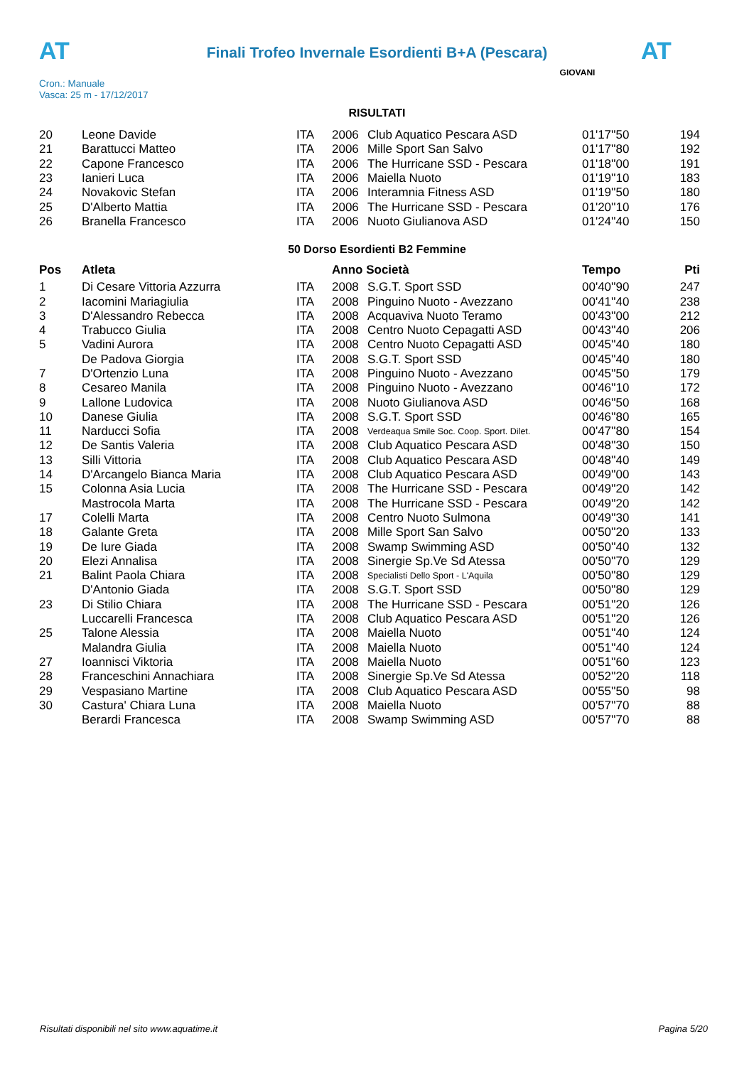AT AT
Finali Trofeo Invernale Esordienti B+A (Pescara)
Cron.: Manuale
Vasca: 25 m - 17/12/2017
GIOVANI
RISULTATI
| 20 | Leone Davide | ITA | 2006 | Club Aquatico Pescara ASD | 01'17''50 | 194 |
| 21 | Barattucci Matteo | ITA | 2006 | Mille Sport San Salvo | 01'17''80 | 192 |
| 22 | Capone Francesco | ITA | 2006 | The Hurricane SSD - Pescara | 01'18''00 | 191 |
| 23 | Ianieri Luca | ITA | 2006 | Maiella Nuoto | 01'19''10 | 183 |
| 24 | Novakovic Stefan | ITA | 2006 | Interamnia Fitness ASD | 01'19''50 | 180 |
| 25 | D'Alberto Mattia | ITA | 2006 | The Hurricane SSD - Pescara | 01'20''10 | 176 |
| 26 | Branella Francesco | ITA | 2006 | Nuoto Giulianova ASD | 01'24''40 | 150 |
50 Dorso Esordienti B2 Femmine
| Pos | Atleta | | Anno Società | | Tempo | Pti |
| --- | --- | --- | --- | --- | --- | --- |
| 1 | Di Cesare Vittoria Azzurra | ITA | 2008 | S.G.T. Sport SSD | 00'40''90 | 247 |
| 2 | Iacomini Mariagiulia | ITA | 2008 | Pinguino Nuoto - Avezzano | 00'41''40 | 238 |
| 3 | D'Alessandro Rebecca | ITA | 2008 | Acquaviva Nuoto Teramo | 00'43''00 | 212 |
| 4 | Trabucco Giulia | ITA | 2008 | Centro Nuoto Cepagatti ASD | 00'43''40 | 206 |
| 5 | Vadini Aurora | ITA | 2008 | Centro Nuoto Cepagatti ASD | 00'45''40 | 180 |
| | De Padova Giorgia | ITA | 2008 | S.G.T. Sport SSD | 00'45''40 | 180 |
| 7 | D'Ortenzio Luna | ITA | 2008 | Pinguino Nuoto - Avezzano | 00'45''50 | 179 |
| 8 | Cesareo Manila | ITA | 2008 | Pinguino Nuoto - Avezzano | 00'46''10 | 172 |
| 9 | Lallone Ludovica | ITA | 2008 | Nuoto Giulianova ASD | 00'46''50 | 168 |
| 10 | Danese Giulia | ITA | 2008 | S.G.T. Sport SSD | 00'46''80 | 165 |
| 11 | Narducci Sofia | ITA | 2008 | Verdeaqua Smile Soc. Coop. Sport. Dilet. | 00'47''80 | 154 |
| 12 | De Santis Valeria | ITA | 2008 | Club Aquatico Pescara ASD | 00'48''30 | 150 |
| 13 | Silli Vittoria | ITA | 2008 | Club Aquatico Pescara ASD | 00'48''40 | 149 |
| 14 | D'Arcangelo Bianca Maria | ITA | 2008 | Club Aquatico Pescara ASD | 00'49''00 | 143 |
| 15 | Colonna Asia Lucia | ITA | 2008 | The Hurricane SSD - Pescara | 00'49''20 | 142 |
| | Mastrocola Marta | ITA | 2008 | The Hurricane SSD - Pescara | 00'49''20 | 142 |
| 17 | Colelli Marta | ITA | 2008 | Centro Nuoto Sulmona | 00'49''30 | 141 |
| 18 | Galante Greta | ITA | 2008 | Mille Sport San Salvo | 00'50''20 | 133 |
| 19 | De Iure Giada | ITA | 2008 | Swamp Swimming ASD | 00'50''40 | 132 |
| 20 | Elezi Annalisa | ITA | 2008 | Sinergie Sp.Ve Sd Atessa | 00'50''70 | 129 |
| 21 | Balint Paola Chiara | ITA | 2008 | Specialisti Dello Sport - L'Aquila | 00'50''80 | 129 |
| | D'Antonio Giada | ITA | 2008 | S.G.T. Sport SSD | 00'50''80 | 129 |
| 23 | Di Stilio Chiara | ITA | 2008 | The Hurricane SSD - Pescara | 00'51''20 | 126 |
| | Luccarelli Francesca | ITA | 2008 | Club Aquatico Pescara ASD | 00'51''20 | 126 |
| 25 | Talone Alessia | ITA | 2008 | Maiella Nuoto | 00'51''40 | 124 |
| | Malandra Giulia | ITA | 2008 | Maiella Nuoto | 00'51''40 | 124 |
| 27 | Ioannisci Viktoria | ITA | 2008 | Maiella Nuoto | 00'51''60 | 123 |
| 28 | Franceschini Annachiara | ITA | 2008 | Sinergie Sp.Ve Sd Atessa | 00'52''20 | 118 |
| 29 | Vespasiano Martine | ITA | 2008 | Club Aquatico Pescara ASD | 00'55''50 | 98 |
| 30 | Castura' Chiara Luna | ITA | 2008 | Maiella Nuoto | 00'57''70 | 88 |
| | Berardi Francesca | ITA | 2008 | Swamp Swimming ASD | 00'57''70 | 88 |
Risultati disponibili nel sito www.aquatime.it Pagina 5/20